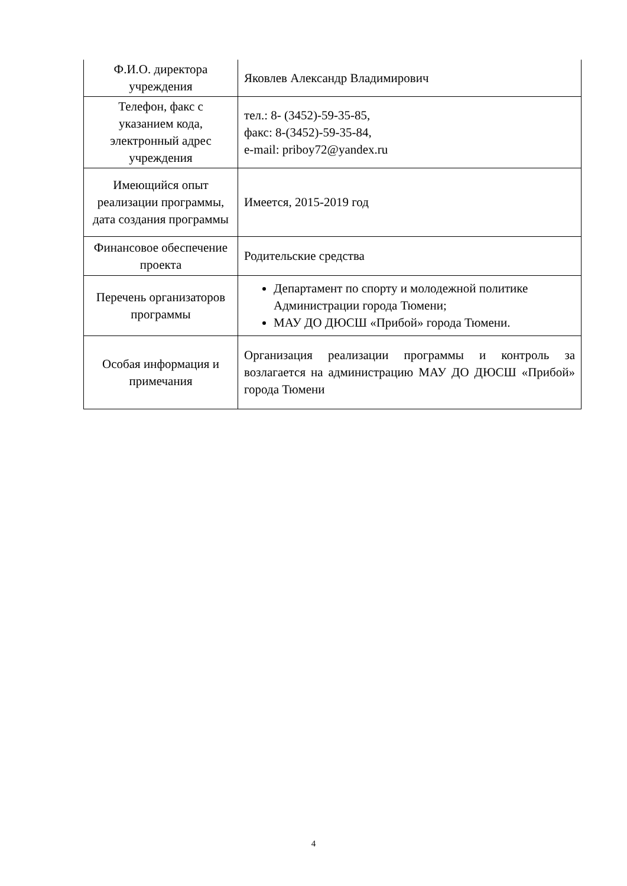| Ф.И.О. директора учреждения | Яковлев Александр Владимирович |
| Телефон, факс с указанием кода, электронный адрес учреждения | тел.: 8- (3452)-59-35-85, факс: 8-(3452)-59-35-84, e-mail: priboy72@yandex.ru |
| Имеющийся опыт реализации программы, дата создания программы | Имеется, 2015-2019 год |
| Финансовое обеспечение проекта | Родительские средства |
| Перечень организаторов программы | Департамент по спорту и молодежной политике Администрации города Тюмени; МАУ ДО ДЮСШ «Прибой» города Тюмени. |
| Особая информация и примечания | Организация реализации программы и контроль за возлагается на администрацию МАУ ДО ДЮСШ «Прибой» города Тюмени |
4